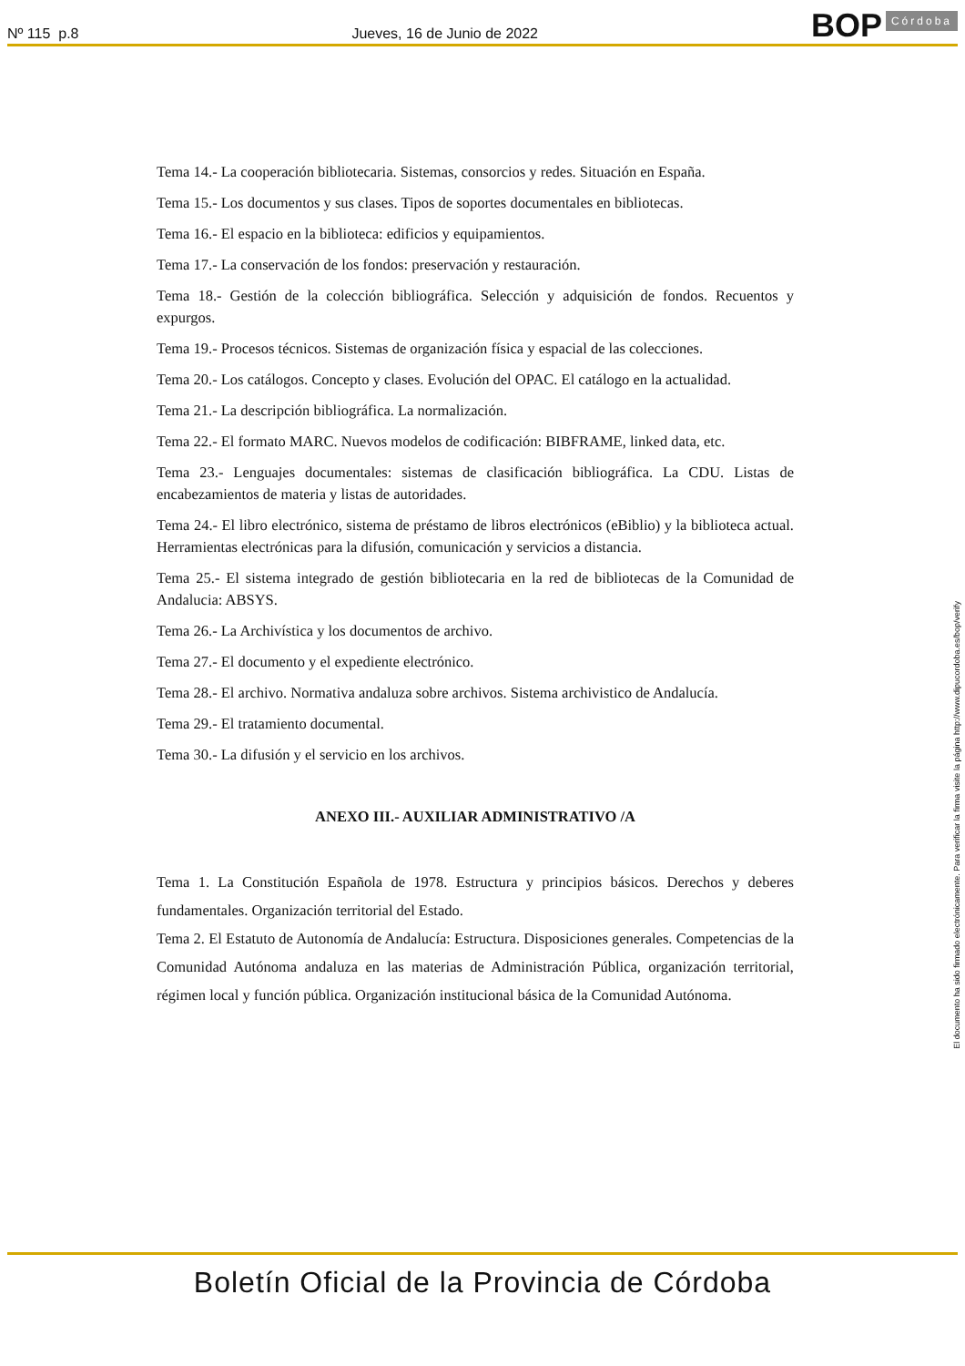Nº 115 p.8 Jueves, 16 de Junio de 2022 BOP Córdoba
Tema 14.- La cooperación bibliotecaria. Sistemas, consorcios y redes. Situación en España.
Tema 15.- Los documentos y sus clases. Tipos de soportes documentales en bibliotecas.
Tema 16.- El espacio en la biblioteca: edificios y equipamientos.
Tema 17.- La conservación de los fondos: preservación y restauración.
Tema 18.- Gestión de la colección bibliográfica. Selección y adquisición de fondos. Recuentos y expurgos.
Tema 19.- Procesos técnicos. Sistemas de organización física y espacial de las colecciones.
Tema 20.- Los catálogos. Concepto y clases. Evolución del OPAC. El catálogo en la actualidad.
Tema 21.- La descripción bibliográfica. La normalización.
Tema 22.- El formato MARC. Nuevos modelos de codificación: BIBFRAME, linked data, etc.
Tema 23.- Lenguajes documentales: sistemas de clasificación bibliográfica. La CDU. Listas de encabezamientos de materia y listas de autoridades.
Tema 24.- El libro electrónico, sistema de préstamo de libros electrónicos (eBiblio) y la biblioteca actual. Herramientas electrónicas para la difusión, comunicación y servicios a distancia.
Tema 25.- El sistema integrado de gestión bibliotecaria en la red de bibliotecas de la Comunidad de Andalucia: ABSYS.
Tema 26.- La Archivística y los documentos de archivo.
Tema 27.- El documento y el expediente electrónico.
Tema 28.- El archivo. Normativa andaluza sobre archivos. Sistema archivistico de Andalucía.
Tema 29.- El tratamiento documental.
Tema 30.- La difusión y el servicio en los archivos.
ANEXO III.- AUXILIAR ADMINISTRATIVO /A
Tema 1. La Constitución Española de 1978. Estructura y principios básicos. Derechos y deberes fundamentales. Organización territorial del Estado.
Tema 2. El Estatuto de Autonomía de Andalucía: Estructura. Disposiciones generales. Competencias de la Comunidad Autónoma andaluza en las materias de Administración Pública, organización territorial, régimen local y función pública. Organización institucional básica de la Comunidad Autónoma.
El documento ha sido firmado electrónicamente. Para verificar la firma visite la página http://www.dipucordoba.es/bop/verify
Boletín Oficial de la Provincia de Córdoba